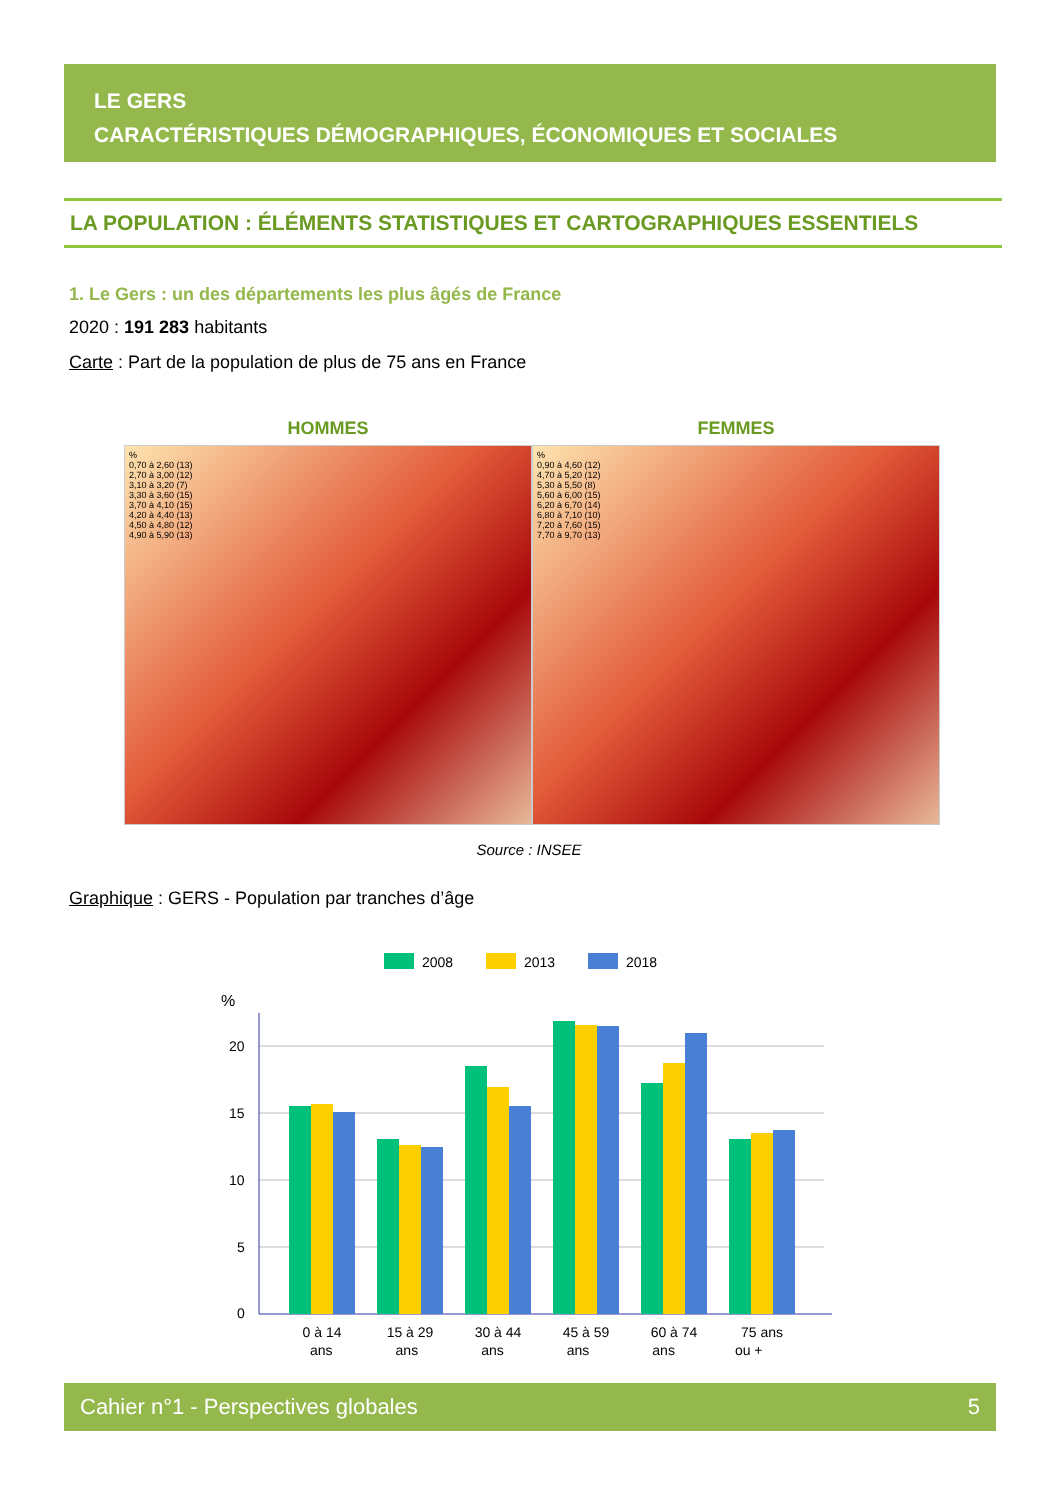LE GERS
CARACTÉRISTIQUES DÉMOGRAPHIQUES, ÉCONOMIQUES ET SOCIALES
LA POPULATION : ÉLÉMENTS STATISTIQUES ET CARTOGRAPHIQUES ESSENTIELS
1. Le Gers : un des départements les plus âgés de France
2020 : 191 283 habitants
Carte : Part de la population de plus de 75 ans en France
HOMMES
%
0,70 à 2,60 (13)
2,70 à 3,00 (12)
3,10 à 3,20 (7)
3,30 à 3,60 (15)
3,70 à 4,10 (15)
4,20 à 4,40 (13)
4,50 à 4,80 (12)
4,90 à 5,90 (13)
FEMMES
%
0,90 à 4,60 (12)
4,70 à 5,20 (12)
5,30 à 5,50 (8)
5,60 à 6,00 (15)
6,20 à 6,70 (14)
6,80 à 7,10 (10)
7,20 à 7,60 (15)
7,70 à 9,70 (13)
Source : INSEE
Graphique : GERS - Population par tranches d’âge
2008
2013
2018
%
20
15
10
5
0
0 à 14
15 à 29
30 à 44
45 à 59
60 à 74
75 ans
ans ans ans ans ans ou +
Cahier n°1 - Perspectives globales 5